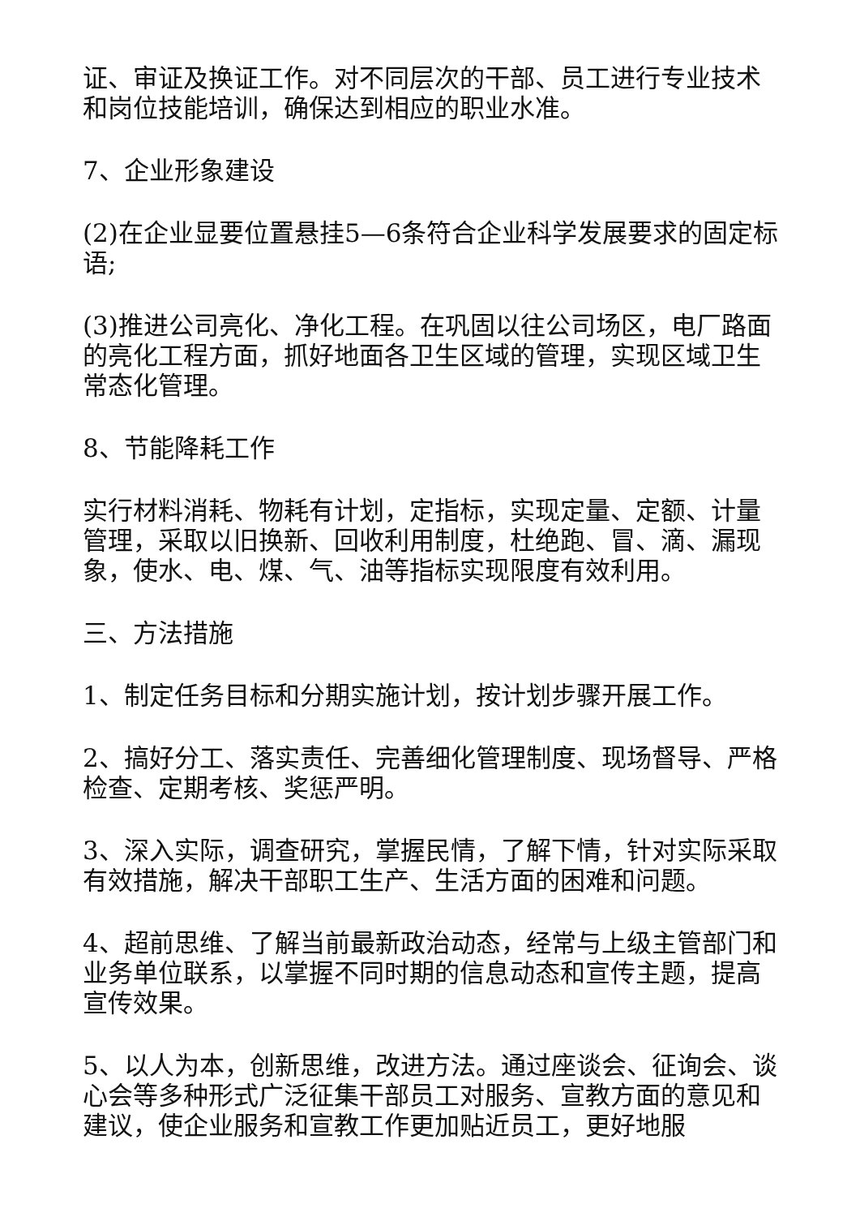证、审证及换证工作。对不同层次的干部、员工进行专业技术和岗位技能培训，确保达到相应的职业水准。
7、企业形象建设
(2)在企业显要位置悬挂5—6条符合企业科学发展要求的固定标语;
(3)推进公司亮化、净化工程。在巩固以往公司场区，电厂路面的亮化工程方面，抓好地面各卫生区域的管理，实现区域卫生常态化管理。
8、节能降耗工作
实行材料消耗、物耗有计划，定指标，实现定量、定额、计量管理，采取以旧换新、回收利用制度，杜绝跑、冒、滴、漏现象，使水、电、煤、气、油等指标实现限度有效利用。
三、方法措施
1、制定任务目标和分期实施计划，按计划步骤开展工作。
2、搞好分工、落实责任、完善细化管理制度、现场督导、严格检查、定期考核、奖惩严明。
3、深入实际，调查研究，掌握民情，了解下情，针对实际采取有效措施，解决干部职工生产、生活方面的困难和问题。
4、超前思维、了解当前最新政治动态，经常与上级主管部门和业务单位联系，以掌握不同时期的信息动态和宣传主题，提高宣传效果。
5、以人为本，创新思维，改进方法。通过座谈会、征询会、谈心会等多种形式广泛征集干部员工对服务、宣教方面的意见和建议，使企业服务和宣教工作更加贴近员工，更好地服